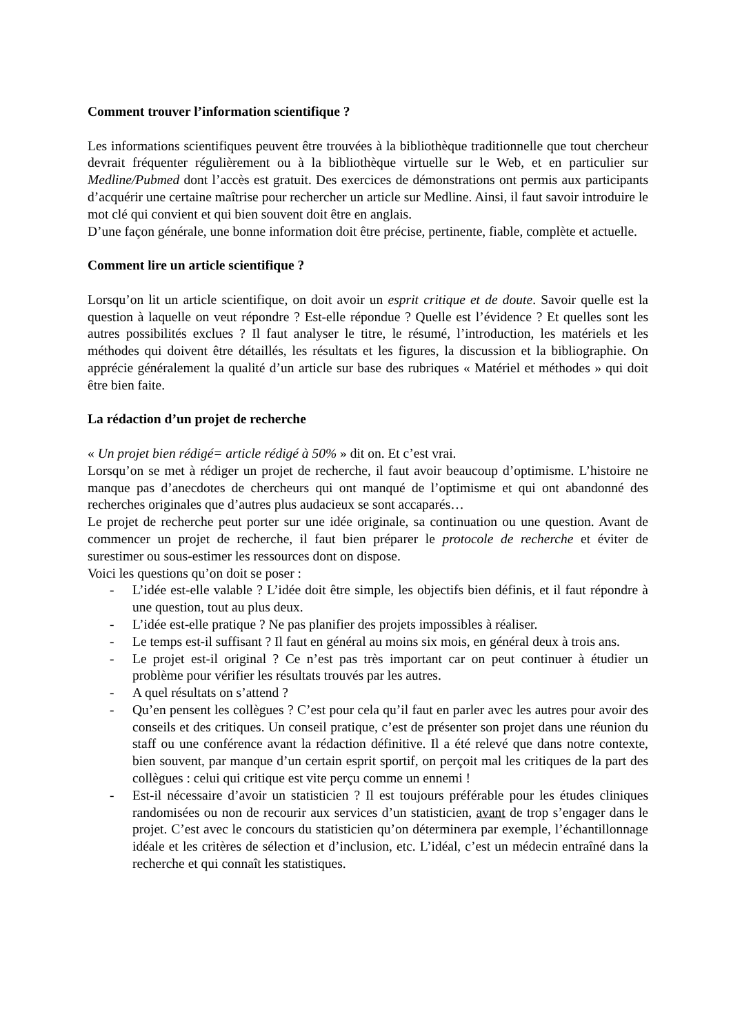Comment trouver l’information scientifique ?
Les informations scientifiques peuvent être trouvées à la bibliothèque traditionnelle que tout chercheur devrait fréquenter régulièrement ou à la bibliothèque virtuelle sur le Web, et en particulier sur Medline/Pubmed dont l’accès est gratuit. Des exercices de démonstrations ont permis aux participants d’acquérir une certaine maîtrise pour rechercher un article sur Medline. Ainsi, il faut savoir introduire le mot clé qui convient et qui bien souvent doit être en anglais.
D’une façon générale, une bonne information doit être précise, pertinente, fiable, complète et actuelle.
Comment lire un article scientifique ?
Lorsqu’on lit un article scientifique, on doit avoir un esprit critique et de doute. Savoir quelle est la question à laquelle on veut répondre ? Est-elle répondue ? Quelle est l’évidence ? Et quelles sont les autres possibilités exclues ? Il faut analyser le titre, le résumé, l’introduction, les matériels et les méthodes qui doivent être détaillés, les résultats et les figures, la discussion et la bibliographie. On apprécie généralement la qualité d’un article sur base des rubriques « Matériel et méthodes » qui doit être bien faite.
La rédaction d’un projet de recherche
« Un projet bien rédigé= article rédigé à 50% » dit on. Et c’est vrai.
Lorsqu’on se met à rédiger un projet de recherche, il faut avoir beaucoup d’optimisme. L’histoire ne manque pas d’anecdotes de chercheurs qui ont manqué de l’optimisme et qui ont abandonné des recherches originales que d’autres plus audacieux se sont accaparés…
Le projet de recherche peut porter sur une idée originale, sa continuation ou une question. Avant de commencer un projet de recherche, il faut bien préparer le protocole de recherche et éviter de surestimer ou sous-estimer les ressources dont on dispose.
Voici les questions qu’on doit se poser :
- L’idée est-elle valable ? L’idée doit être simple, les objectifs bien définis, et il faut répondre à une question, tout au plus deux.
- L’idée est-elle pratique ? Ne pas planifier des projets impossibles à réaliser.
- Le temps est-il suffisant ? Il faut en général au moins six mois, en général deux à trois ans.
- Le projet est-il original ? Ce n’est pas très important car on peut continuer à étudier un problème pour vérifier les résultats trouvés par les autres.
- A quel résultats on s’attend ?
- Qu’en pensent les collègues ? C’est pour cela qu’il faut en parler avec les autres pour avoir des conseils et des critiques. Un conseil pratique, c’est de présenter son projet dans une réunion du staff ou une conférence avant la rédaction définitive. Il a été relevé que dans notre contexte, bien souvent, par manque d’un certain esprit sportif, on perçoit mal les critiques de la part des collègues : celui qui critique est vite perçu comme un ennemi !
- Est-il nécessaire d’avoir un statisticien ? Il est toujours préférable pour les études cliniques randomisées ou non de recourir aux services d’un statisticien, avant de trop s’engager dans le projet. C’est avec le concours du statisticien qu’on déterminera par exemple, l’échantillonnage idéale et les critères de sélection et d’inclusion, etc. L’idéal, c’est un médecin entraîné dans la recherche et qui connaît les statistiques.